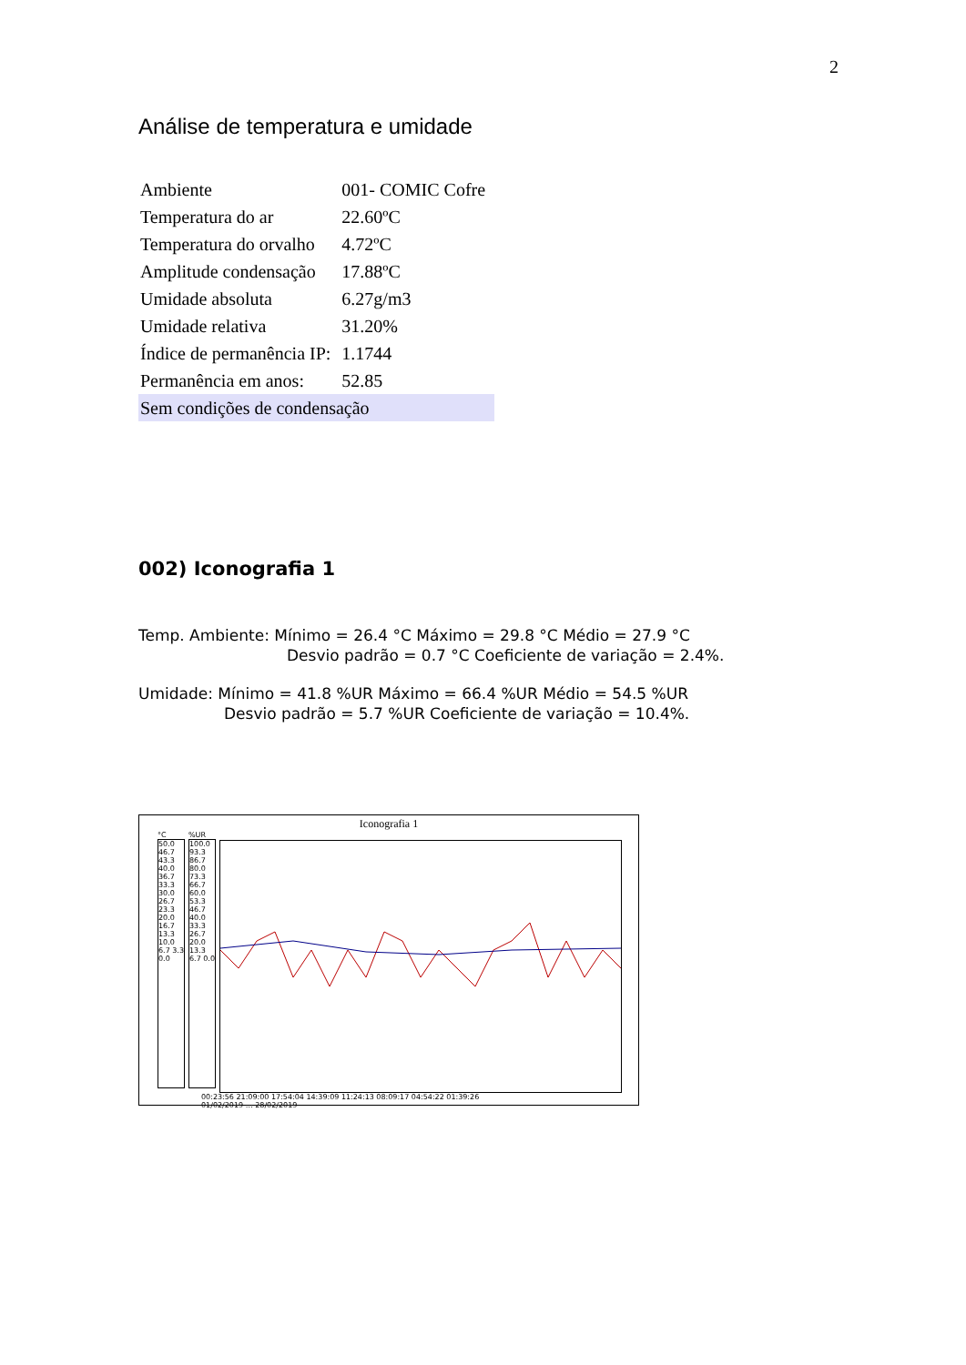2
Análise de temperatura e umidade
| Ambiente | 001- COMIC Cofre |
| Temperatura do ar | 22.60ºC |
| Temperatura do orvalho | 4.72ºC |
| Amplitude condensação | 17.88ºC |
| Umidade absoluta | 6.27g/m3 |
| Umidade relativa | 31.20% |
| Índice de permanência IP: | 1.1744 |
| Permanência em anos: | 52.85 |
| Sem condições de condensação | |
002) Iconografia 1
Temp. Ambiente: Mínimo = 26.4 °C Máximo = 29.8 °C Médio = 27.9 °C
Desvio padrão = 0.7 °C Coeficiente de variação = 2.4%.
Umidade: Mínimo = 41.8 %UR Máximo = 66.4 %UR Médio = 54.5 %UR
Desvio padrão = 5.7 %UR Coeficiente de variação = 10.4%.
Iconografia 1
°C
50.0 46.7 43.3 40.0 36.7 33.3 30.0 26.7 23.3 20.0 16.7 13.3 10.0 6.7 3.3 0.0
%UR
100.0 93.3 86.7 80.0 73.3 66.7 60.0 53.3 46.7 40.0 33.3 26.7 20.0 13.3 6.7 0.0
00:23:56 21:09:00 17:54:04 14:39:09 11:24:13 08:09:17 04:54:22 01:39:26
01/02/2019 … 28/02/2019